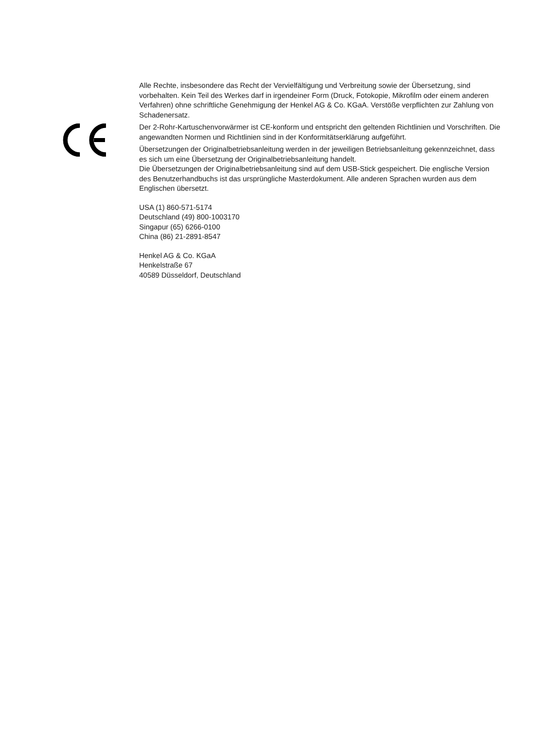Alle Rechte, insbesondere das Recht der Vervielfältigung und Verbreitung sowie der Übersetzung, sind vorbehalten. Kein Teil des Werkes darf in irgendeiner Form (Druck, Fotokopie, Mikrofilm oder einem anderen Verfahren) ohne schriftliche Genehmigung der Henkel AG & Co. KGaA. Verstöße verpflichten zur Zahlung von Schadenersatz.
Der 2-Rohr-Kartuschenvorwärmer ist CE-konform und entspricht den geltenden Richtlinien und Vorschriften. Die angewandten Normen und Richtlinien sind in der Konformitätserklärung aufgeführt.
Übersetzungen der Originalbetriebsanleitung werden in der jeweiligen Betriebsanleitung gekennzeichnet, dass es sich um eine Übersetzung der Originalbetriebsanleitung handelt.
Die Übersetzungen der Originalbetriebsanleitung sind auf dem USB-Stick gespeichert. Die englische Version des Benutzerhandbuchs ist das ursprüngliche Masterdokument. Alle anderen Sprachen wurden aus dem Englischen übersetzt.
USA (1) 860-571-5174
Deutschland (49) 800-1003170
Singapur (65) 6266-0100
China (86) 21-2891-8547
Henkel AG & Co. KGaA
Henkelstraße 67
40589 Düsseldorf, Deutschland